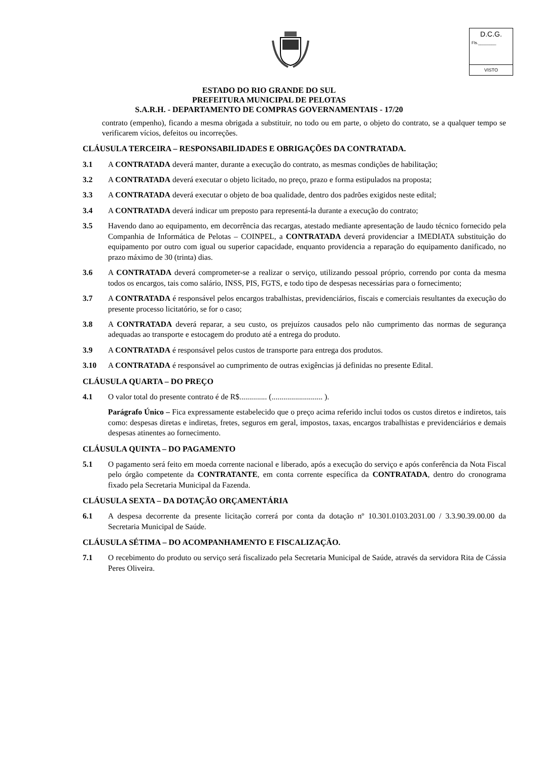D.C.G.
Fls.________
VISTO
ESTADO DO RIO GRANDE DO SUL
PREFEITURA MUNICIPAL DE PELOTAS
S.A.R.H. - DEPARTAMENTO DE COMPRAS GOVERNAMENTAIS - 17/20
contrato (empenho), ficando a mesma obrigada a substituir, no todo ou em parte, o objeto do contrato, se a qualquer tempo se verificarem vícios, defeitos ou incorreções.
CLÁUSULA TERCEIRA – RESPONSABILIDADES E OBRIGAÇÕES DA CONTRATADA.
3.1 A CONTRATADA deverá manter, durante a execução do contrato, as mesmas condições de habilitação;
3.2 A CONTRATADA deverá executar o objeto licitado, no preço, prazo e forma estipulados na proposta;
3.3 A CONTRATADA deverá executar o objeto de boa qualidade, dentro dos padrões exigidos neste edital;
3.4 A CONTRATADA deverá indicar um preposto para representá-la durante a execução do contrato;
3.5 Havendo dano ao equipamento, em decorrência das recargas, atestado mediante apresentação de laudo técnico fornecido pela Companhia de Informática de Pelotas – COINPEL, a CONTRATADA deverá providenciar a IMEDIATA substituição do equipamento por outro com igual ou superior capacidade, enquanto providencia a reparação do equipamento danificado, no prazo máximo de 30 (trinta) dias.
3.6 A CONTRATADA deverá comprometer-se a realizar o serviço, utilizando pessoal próprio, correndo por conta da mesma todos os encargos, tais como salário, INSS, PIS, FGTS, e todo tipo de despesas necessárias para o fornecimento;
3.7 A CONTRATADA é responsável pelos encargos trabalhistas, previdenciários, fiscais e comerciais resultantes da execução do presente processo licitatório, se for o caso;
3.8 A CONTRATADA deverá reparar, a seu custo, os prejuízos causados pelo não cumprimento das normas de segurança adequadas ao transporte e estocagem do produto até a entrega do produto.
3.9 A CONTRATADA é responsável pelos custos de transporte para entrega dos produtos.
3.10 A CONTRATADA é responsável ao cumprimento de outras exigências já definidas no presente Edital.
CLÁUSULA QUARTA – DO PREÇO
4.1 O valor total do presente contrato é de R$.............. (.......................... ).
Parágrafo Único – Fica expressamente estabelecido que o preço acima referido inclui todos os custos diretos e indiretos, tais como: despesas diretas e indiretas, fretes, seguros em geral, impostos, taxas, encargos trabalhistas e previdenciários e demais despesas atinentes ao fornecimento.
CLÁUSULA QUINTA – DO PAGAMENTO
5.1 O pagamento será feito em moeda corrente nacional e liberado, após a execução do serviço e após conferência da Nota Fiscal pelo órgão competente da CONTRATANTE, em conta corrente específica da CONTRATADA, dentro do cronograma fixado pela Secretaria Municipal da Fazenda.
CLÁUSULA SEXTA – DA DOTAÇÃO ORÇAMENTÁRIA
6.1 A despesa decorrente da presente licitação correrá por conta da dotação nº 10.301.0103.2031.00 / 3.3.90.39.00.00 da Secretaria Municipal de Saúde.
CLÁUSULA SÉTIMA – DO ACOMPANHAMENTO E FISCALIZAÇÃO.
7.1 O recebimento do produto ou serviço será fiscalizado pela Secretaria Municipal de Saúde, através da servidora Rita de Cássia Peres Oliveira.